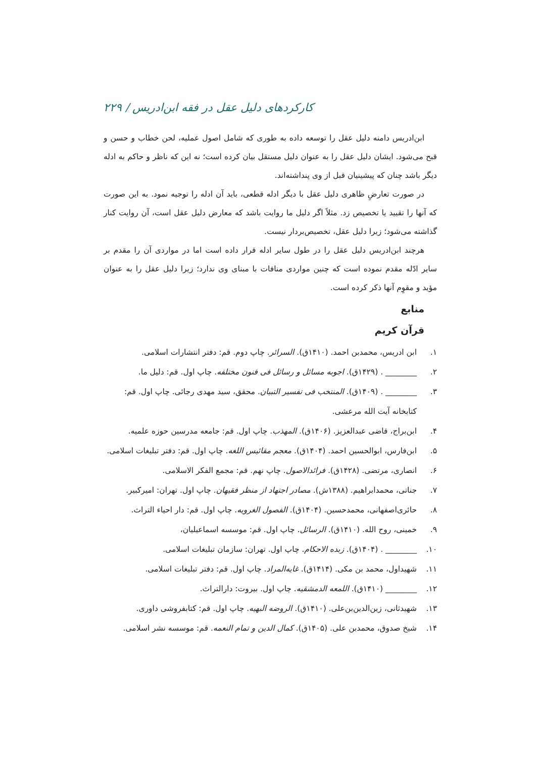کارکردهای دلیل عقل در فقه ابن‌ادریس / ۲۲۹
ابن‌ادریس دامنه دلیل عقل را توسعه داده به طوری که شامل اصول عملیه، لحن خطاب و حسن و قبح می‌شود. ایشان دلیل عقل را به عنوان دلیل مستقل بیان کرده است؛ نه این که ناظر و حاکم به ادله دیگر باشد چنان که پیشینیان قبل از وی پنداشته‌اند.
در صورت تعارضِ ظاهری دلیل عقل با دیگر ادله قطعی، باید آن ادله را توجیه نمود. به این صورت که آنها را تقیید یا تخصیص زد. مثلاً اگر دلیل ما روایت باشد که معارض دلیل عقل است، آن روایت کنار گذاشته می‌شود؛ زیرا دلیل عقل، تخصیص‌بردار نیست.
هرچند ابن‌ادریس دلیل عقل را در طول سایر ادله قرار داده است اما در مواردی آن را مقدم بر سایر ادّله مقدم نموده است که چنین مواردی منافات با مبنای وی ندارد؛ زیرا دلیل عقل را به عنوان مؤید و مقوِم آنها ذکر کرده است.
منابع
قرآن کریم
۱. ابن ادریس، محمدبن احمد. (۱۴۱۰ق). السرائر. چاپ دوم. قم: دفتر انتشارات اسلامی.
۲. ________ . (۱۴۲۹ق). اجوبه مسائل و رسائل فی فنون مختلفه. چاپ اول. قم: دلیل ما.
۳. ________ . (۱۴۰۹ق). المنتخب فی تفسیر التبیان. محقق، سید مهدی رجائی. چاپ اول. قم: کتابخانه آیت الله مرعشی.
۴. ابن‌براج، قاضی عبدالعزیز. (۱۴۰۶ق). المهذب. چاپ اول. قم: جامعه مدرسین حوزه علمیه.
۵. ابن‌فارس، ابوالحسین احمد. (۱۴۰۴ق). معجم مقائیس اللغه. چاپ اول. قم: دفتر تبلیغات اسلامی.
۶. انصاری، مرتضی. (۱۴۲۸ق). فرائدالاصول. چاپ نهم. قم: مجمع الفکر الاسلامی.
۷. جناتی، محمدابراهیم. (۱۳۸۸ش). مصادر اجتهاد از منظر فقیهان. چاپ اول. تهران: امیرکبیر.
۸. حائری‌اصفهانی، محمدحسین. (۱۴۰۴ق). الفصول الغرویه. چاپ اول. قم: دار احیاء التراث.
۹. خمینی، روح الله. (۱۴۱۰ق). الرسائل. چاپ اول. قم: موسسه اسماعیلیان،
۱۰. ________ . (۱۴۰۴ق). زبده الاحکام. چاپ اول. تهران: سازمان تبلیغات اسلامی.
۱۱. شهیداول، محمد بن مکی. (۱۴۱۴ق). غایه‌المراد. چاپ اول. قم: دفتر تبلیغات اسلامی.
۱۲. ________ (۱۴۱۰ق). اللمعه الدمشقیه. چاپ اول. بیروت: دارالتراث.
۱۳. شهیدثانی، زین‌الدین‌بن‌علی. (۱۴۱۰ق). الروضه البهیه. چاپ اول. قم: کتابفروشی داوری.
۱۴. شیخ صدوق، محمدبن علی. (۱۴۰۵ق). کمال الدین و تمام النعمه. قم: موسسه نشر اسلامی.